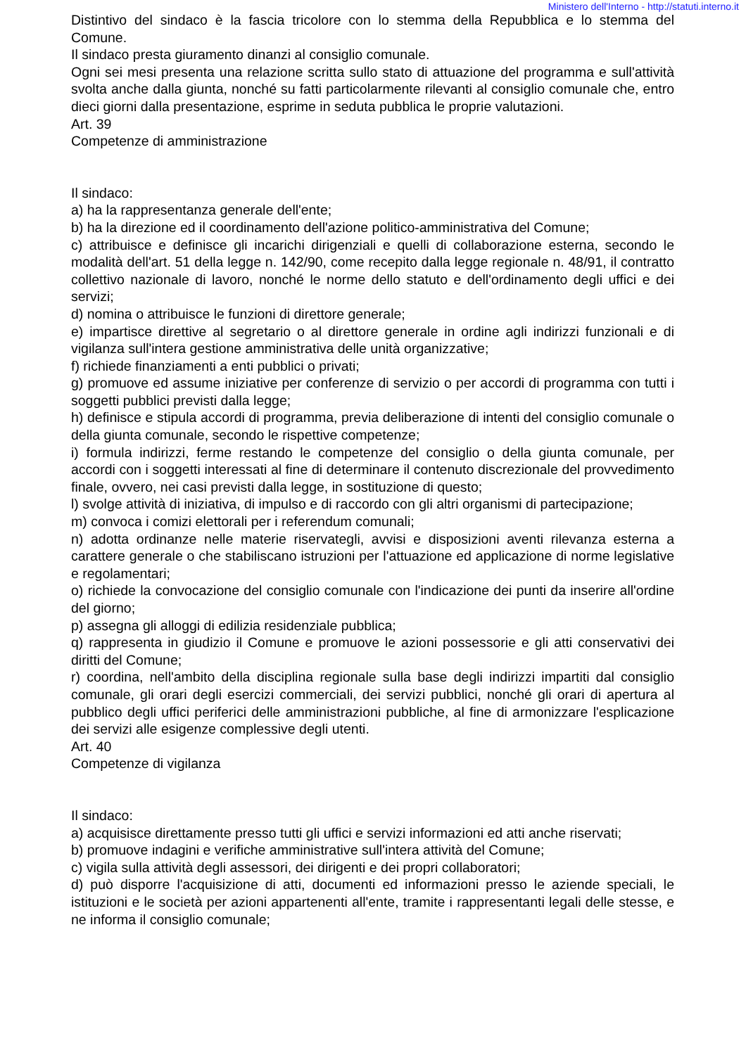Ministero dell'Interno - http://statuti.interno.it
Distintivo del sindaco è la fascia tricolore con lo stemma della Repubblica e lo stemma del Comune.
Il sindaco presta giuramento dinanzi al consiglio comunale.
Ogni sei mesi presenta una relazione scritta sullo stato di attuazione del programma e sull'attività svolta anche dalla giunta, nonché su fatti particolarmente rilevanti al consiglio comunale che, entro dieci giorni dalla presentazione, esprime in seduta pubblica le proprie valutazioni.
Art. 39
Competenze di amministrazione
Il sindaco:
a) ha la rappresentanza generale dell'ente;
b) ha la direzione ed il coordinamento dell'azione politico-amministrativa del Comune;
c) attribuisce e definisce gli incarichi dirigenziali e quelli di collaborazione esterna, secondo le modalità dell'art. 51 della legge n. 142/90, come recepito dalla legge regionale n. 48/91, il contratto collettivo nazionale di lavoro, nonché le norme dello statuto e dell'ordinamento degli uffici e dei servizi;
d) nomina o attribuisce le funzioni di direttore generale;
e) impartisce direttive al segretario o al direttore generale in ordine agli indirizzi funzionali e di vigilanza sull'intera gestione amministrativa delle unità organizzative;
f) richiede finanziamenti a enti pubblici o privati;
g) promuove ed assume iniziative per conferenze di servizio o per accordi di programma con tutti i soggetti pubblici previsti dalla legge;
h) definisce e stipula accordi di programma, previa deliberazione di intenti del consiglio comunale o della giunta comunale, secondo le rispettive competenze;
i) formula indirizzi, ferme restando le competenze del consiglio o della giunta comunale, per accordi con i soggetti interessati al fine di determinare il contenuto discrezionale del provvedimento finale, ovvero, nei casi previsti dalla legge, in sostituzione di questo;
l) svolge attività di iniziativa, di impulso e di raccordo con gli altri organismi di partecipazione;
m) convoca i comizi elettorali per i referendum comunali;
n) adotta ordinanze nelle materie riservategli, avvisi e disposizioni aventi rilevanza esterna a carattere generale o che stabiliscano istruzioni per l'attuazione ed applicazione di norme legislative e regolamentari;
o) richiede la convocazione del consiglio comunale con l'indicazione dei punti da inserire all'ordine del giorno;
p) assegna gli alloggi di edilizia residenziale pubblica;
q) rappresenta in giudizio il Comune e promuove le azioni possessorie e gli atti conservativi dei diritti del Comune;
r) coordina, nell'ambito della disciplina regionale sulla base degli indirizzi impartiti dal consiglio comunale, gli orari degli esercizi commerciali, dei servizi pubblici, nonché gli orari di apertura al pubblico degli uffici periferici delle amministrazioni pubbliche, al fine di armonizzare l'esplicazione dei servizi alle esigenze complessive degli utenti.
Art. 40
Competenze di vigilanza
Il sindaco:
a) acquisisce direttamente presso tutti gli uffici e servizi informazioni ed atti anche riservati;
b) promuove indagini e verifiche amministrative sull'intera attività del Comune;
c) vigila sulla attività degli assessori, dei dirigenti e dei propri collaboratori;
d) può disporre l'acquisizione di atti, documenti ed informazioni presso le aziende speciali, le istituzioni e le società per azioni appartenenti all'ente, tramite i rappresentanti legali delle stesse, e ne informa il consiglio comunale;